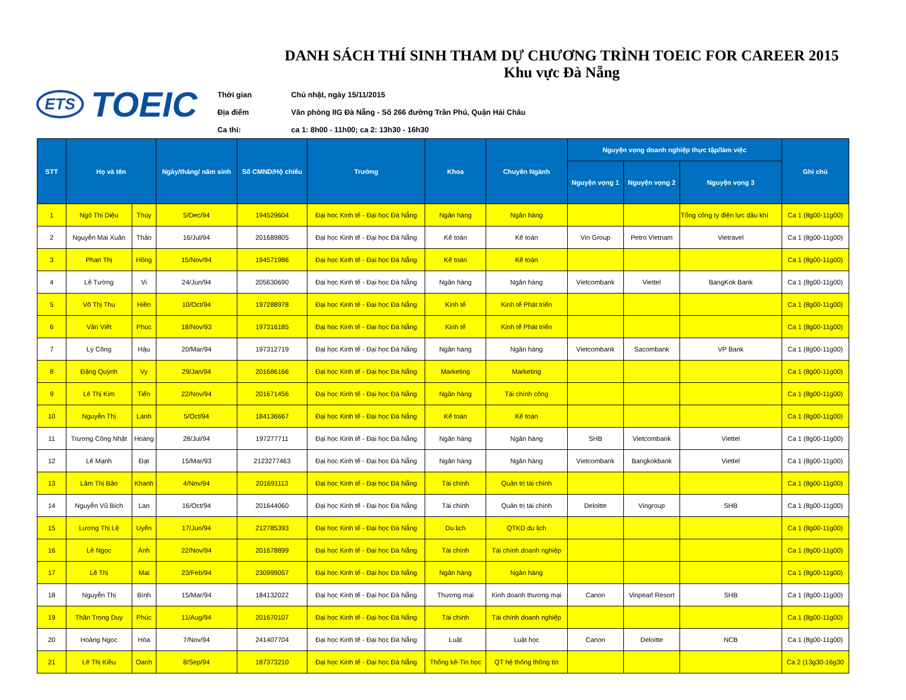ETS TOEIC
DANH SÁCH THÍ SINH THAM DỰ CHƯƠNG TRÌNH TOEIC FOR CAREER 2015
Khu vực Đà Nẵng
Thời gian Chủ nhật, ngày 15/11/2015
Địa điểm Văn phòng IIG Đà Nẵng - Số 266 đường Trần Phú, Quận Hải Châu
Ca thi: ca 1: 8h00 - 11h00; ca 2: 13h30 - 16h30
| STT | Họ và tên | | Ngày/tháng/ năm sinh | Số CMND/Hộ chiếu | Trường | Khoa | Chuyên Ngành | Nguyện vọng doanh nghiệp thực tập/làm việc | | | Ghi chú |
| --- | --- | --- | --- | --- | --- | --- | --- | --- | --- | --- | --- |
| | | | | | | | | Nguyện vọng 1 | Nguyện vọng 2 | Nguyện vọng 3 | |
| 1 | Ngô Thị Diệu | Thúy | 5/Dec/94 | 194529604 | Đại học Kinh tế - Đại học Đà Nẵng | Ngân hàng | Ngân hàng | | | Tổng công ty điện lực dầu khí | Ca 1 (8g00-11g00) |
| 2 | Nguyễn Mai Xuân | Thảo | 16/Jul/94 | 201689805 | Đại học Kinh tế - Đại học Đà Nẵng | Kế toán | Kế toán | Vin Group | Petro Vietnam | Vietravel | Ca 1 (8g00-11g00) |
| 3 | Phan Thị | Hồng | 15/Nov/94 | 194571986 | Đại học Kinh tế - Đại học Đà Nẵng | Kế toán | Kế toán | | | | Ca 1 (8g00-11g00) |
| 4 | Lê Tường | Vi | 24/Jun/94 | 205630690 | Đại học Kinh tế - Đại học Đà Nẵng | Ngân hàng | Ngân hàng | Vietcombank | Viettel | BangKok Bank | Ca 1 (8g00-11g00) |
| 5 | Võ Thị Thu | Hiền | 10/Oct/94 | 197288978 | Đại học Kinh tế - Đại học Đà Nẵng | Kinh tế | Kinh tế Phát triển | | | | Ca 1 (8g00-11g00) |
| 6 | Văn Viết | Phúc | 18/Nov/93 | 197316185 | Đại học Kinh tế - Đại học Đà Nẵng | Kinh tế | Kinh tế Phát triển | | | | Ca 1 (8g00-11g00) |
| 7 | Lý Công | Hậu | 20/Mar/94 | 197312719 | Đại học Kinh tế - Đại học Đà Nẵng | Ngân hàng | Ngân hàng | Vietcombank | Sacombank | VP Bank | Ca 1 (8g00-11g00) |
| 8 | Đặng Quỳnh | Vy | 29/Jan/94 | 201686166 | Đại học Kinh tế - Đại học Đà Nẵng | Marketing | Marketing | | | | Ca 1 (8g00-11g00) |
| 9 | Lê Thị Kim | Tiến | 22/Nov/94 | 201671456 | Đại học Kinh tế - Đại học Đà Nẵng | Ngân hàng | Tài chính công | | | | Ca 1 (8g00-11g00) |
| 10 | Nguyễn Thị | Lành | 5/Oct/94 | 184136667 | Đại học Kinh tế - Đại học Đà Nẵng | Kế toán | Kế toán | | | | Ca 1 (8g00-11g00) |
| 11 | Trương Công Nhật | Hoàng | 28/Jul/94 | 197277711 | Đại học Kinh tế - Đại học Đà Nẵng | Ngân hàng | Ngân hàng | SHB | Vietcombank | Viettel | Ca 1 (8g00-11g00) |
| 12 | Lê Mạnh | Đạt | 15/Mar/93 | 2123277463 | Đại học Kinh tế - Đại học Đà Nẵng | Ngân hàng | Ngân hàng | Vietcombank | Bangkokbank | Viettel | Ca 1 (8g00-11g00) |
| 13 | Lâm Thị Bảo | Khanh | 4/Nov/94 | 201691113 | Đại học Kinh tế - Đại học Đà Nẵng | Tài chính | Quản trị tài chính | | | | Ca 1 (8g00-11g00) |
| 14 | Nguyễn Vũ Bích | Lan | 16/Oct/94 | 201644060 | Đại học Kinh tế - Đại học Đà Nẵng | Tài chính | Quản trị tài chính | Deloitte | Vingroup | SHB | Ca 1 (8g00-11g00) |
| 15 | Lương Thị Lệ | Uyển | 17/Jun/94 | 212785393 | Đại học Kinh tế - Đại học Đà Nẵng | Du lịch | QTKD du lịch | | | | Ca 1 (8g00-11g00) |
| 16 | Lê Ngọc | Ánh | 22/Nov/94 | 201678899 | Đại học Kinh tế - Đại học Đà Nẵng | Tài chính | Tài chính doanh nghiệp | | | | Ca 1 (8g00-11g00) |
| 17 | Lê Thị | Mai | 23/Feb/94 | 230999057 | Đại học Kinh tế - Đại học Đà Nẵng | Ngân hàng | Ngân hàng | | | | Ca 1 (8g00-11g00) |
| 18 | Nguyễn Thị | Bình | 15/Mar/94 | 184132022 | Đại học Kinh tế - Đại học Đà Nẵng | Thương mại | Kinh doanh thương mại | Canon | Vinpearl Resort | SHB | Ca 1 (8g00-11g00) |
| 19 | Thân Trọng Duy | Phúc | 11/Aug/94 | 201670107 | Đại học Kinh tế - Đại học Đà Nẵng | Tài chính | Tài chính doanh nghiệp | | | | Ca 1 (8g00-11g00) |
| 20 | Hoàng Ngọc | Hòa | 7/Nov/94 | 241407704 | Đại học Kinh tế - Đại học Đà Nẵng | Luật | Luật học | Canon | Deloitte | NCB | Ca 1 (8g00-11g00) |
| 21 | Lê Thị Kiều | Oanh | 8/Sep/94 | 187373210 | Đại học Kinh tế - Đại học Đà Nẵng | Thống kê-Tin học | QT hệ thống thông tin | | | | Ca 2 (13g30-16g30 |